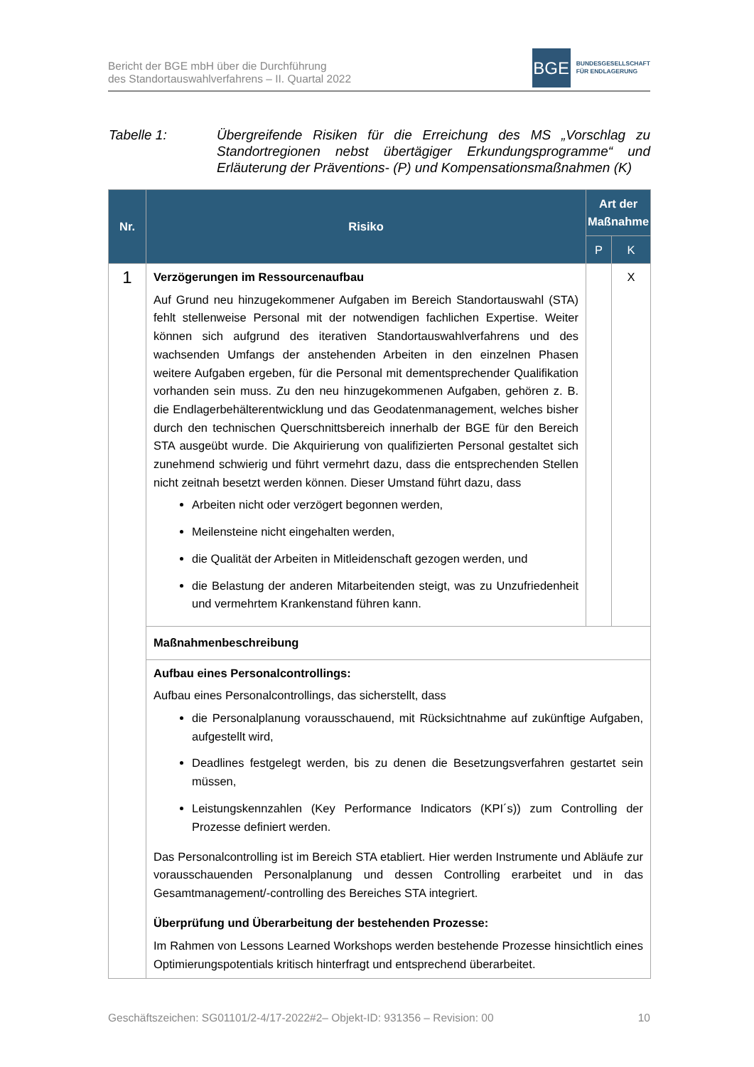Bericht der BGE mbH über die Durchführung
des Standortauswahlverfahrens – II. Quartal 2022
BGE
BUNDESGESELLSCHAFT
FÜR ENDLAGERUNG
Tabelle 1: Übergreifende Risiken für die Erreichung des MS „Vorschlag zu Standortregionen nebst übertägiger Erkundungsprogramme“ und Erläuterung der Präventions- (P) und Kompensationsmaßnahmen (K)
| Nr. | Risiko | Art der Maßnahme | |
| --- | --- | --- | --- |
| | | P | K |
| 1 | Verzögerungen im Ressourcenaufbau Auf Grund neu hinzugekommener Aufgaben im Bereich Standortauswahl (STA) fehlt stellenweise Personal mit der notwendigen fachlichen Expertise. Weiter können sich aufgrund des iterativen Standortauswahlverfahrens und des wachsenden Umfangs der anstehenden Arbeiten in den einzelnen Phasen weitere Aufgaben ergeben, für die Personal mit dementsprechender Qualifikation vorhanden sein muss. Zu den neu hinzugekommenen Aufgaben, gehören z. B. die Endlagerbehälterentwicklung und das Geodatenmanagement, welches bisher durch den technischen Querschnittsbereich innerhalb der BGE für den Bereich STA ausgeübt wurde. Die Akquirierung von qualifizierten Personal gestaltet sich zunehmend schwierig und führt vermehrt dazu, dass die entsprechenden Stellen nicht zeitnah besetzt werden können. Dieser Umstand führt dazu, dass Arbeiten nicht oder verzögert begonnen werden, Meilensteine nicht eingehalten werden, die Qualität der Arbeiten in Mitleidenschaft gezogen werden, und die Belastung der anderen Mitarbeitenden steigt, was zu Unzufriedenheit und vermehrtem Krankenstand führen kann. | | X |
| | Maßnahmenbeschreibung | | |
| | Aufbau eines Personalcontrollings: Aufbau eines Personalcontrollings, das sicherstellt, dass die Personalplanung vorausschauend, mit Rücksichtnahme auf zukünftige Aufgaben, aufgestellt wird, Deadlines festgelegt werden, bis zu denen die Besetzungsverfahren gestartet sein müssen, Leistungskennzahlen (Key Performance Indicators (KPI´s)) zum Controlling der Prozesse definiert werden. Das Personalcontrolling ist im Bereich STA etabliert. Hier werden Instrumente und Abläufe zur vorausschauenden Personalplanung und dessen Controlling erarbeitet und in das Gesamtmanagement/-controlling des Bereiches STA integriert. Überprüfung und Überarbeitung der bestehenden Prozesse: Im Rahmen von Lessons Learned Workshops werden bestehende Prozesse hinsichtlich eines Optimierungspotentials kritisch hinterfragt und entsprechend überarbeitet. | | |
Geschäftszeichen: SG01101/2-4/17-2022#2– Objekt-ID: 931356 – Revision: 00 10